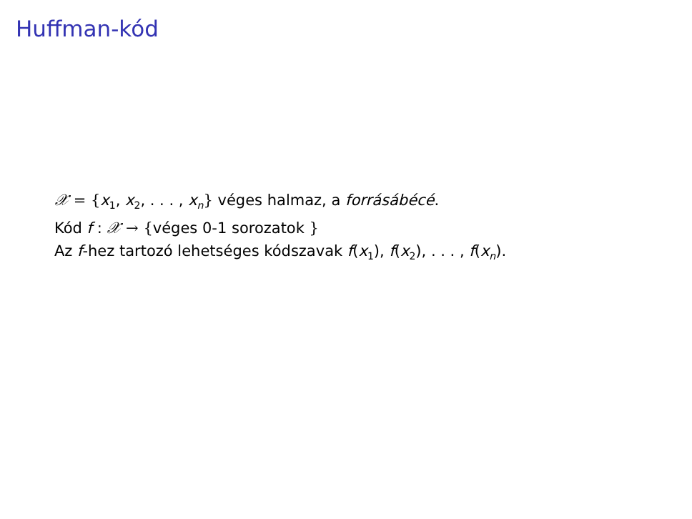Huffman-kód
𝒳 = {x<sub>1</sub>, x<sub>2</sub>, . . . , x<sub>n</sub>} véges halmaz, a forrásábécé.
Kód f : 𝒳 → {véges 0-1 sorozatok }
Az f-hez tartozó lehetséges kódszavak f(x<sub>1</sub>), f(x<sub>2</sub>), . . . , f(x<sub>n</sub>).